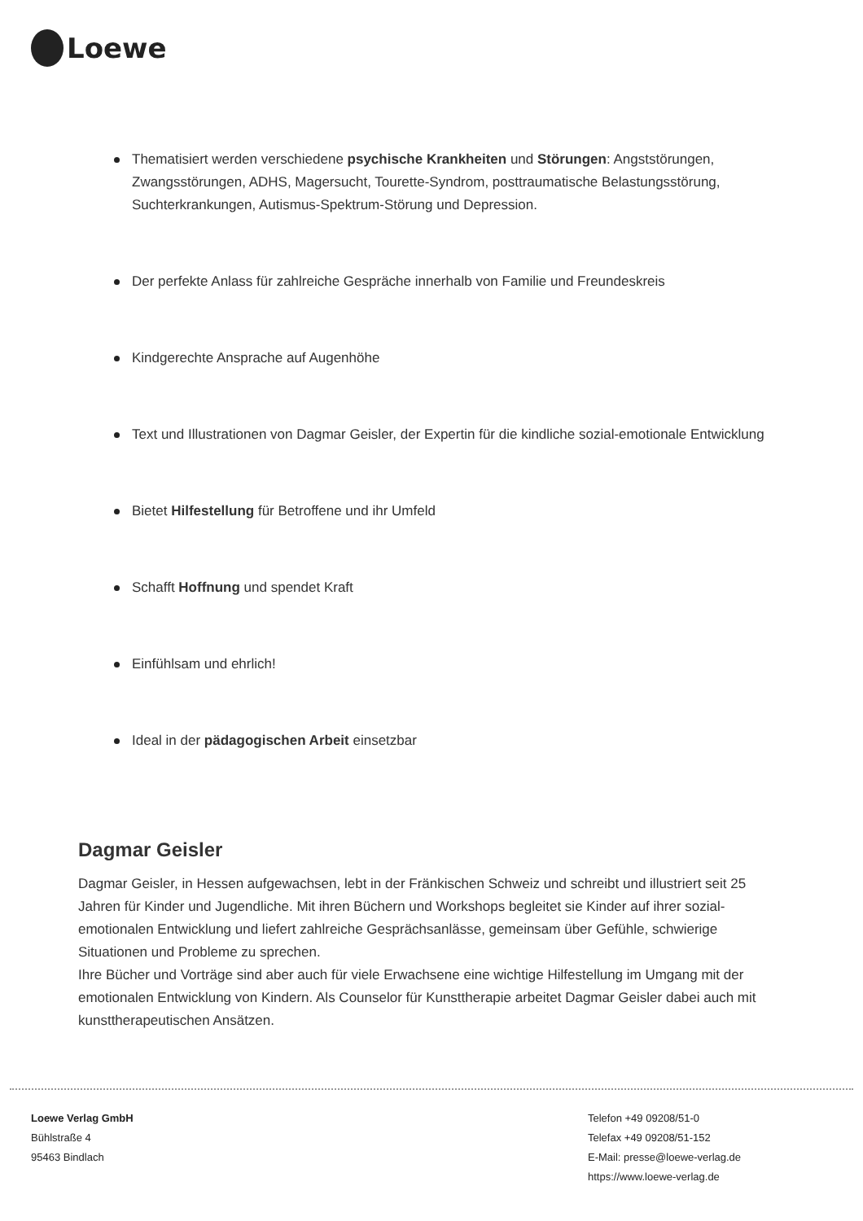Loewe
Thematisiert werden verschiedene psychische Krankheiten und Störungen: Angststörungen, Zwangsstörungen, ADHS, Magersucht, Tourette-Syndrom, posttraumatische Belastungsstörung, Suchterkrankungen, Autismus-Spektrum-Störung und Depression.
Der perfekte Anlass für zahlreiche Gespräche innerhalb von Familie und Freundeskreis
Kindgerechte Ansprache auf Augenhöhe
Text und Illustrationen von Dagmar Geisler, der Expertin für die kindliche sozial-emotionale Entwicklung
Bietet Hilfestellung für Betroffene und ihr Umfeld
Schafft Hoffnung und spendet Kraft
Einfühlsam und ehrlich!
Ideal in der pädagogischen Arbeit einsetzbar
Dagmar Geisler
Dagmar Geisler, in Hessen aufgewachsen, lebt in der Fränkischen Schweiz und schreibt und illustriert seit 25 Jahren für Kinder und Jugendliche. Mit ihren Büchern und Workshops begleitet sie Kinder auf ihrer sozial-emotionalen Entwicklung und liefert zahlreiche Gesprächsanlässe, gemeinsam über Gefühle, schwierige Situationen und Probleme zu sprechen.
Ihre Bücher und Vorträge sind aber auch für viele Erwachsene eine wichtige Hilfestellung im Umgang mit der emotionalen Entwicklung von Kindern. Als Counselor für Kunsttherapie arbeitet Dagmar Geisler dabei auch mit kunsttherapeutischen Ansätzen.
Loewe Verlag GmbH
Bühlstraße 4
95463 Bindlach
Telefon +49 09208/51-0
Telefax +49 09208/51-152
E-Mail: presse@loewe-verlag.de
https://www.loewe-verlag.de